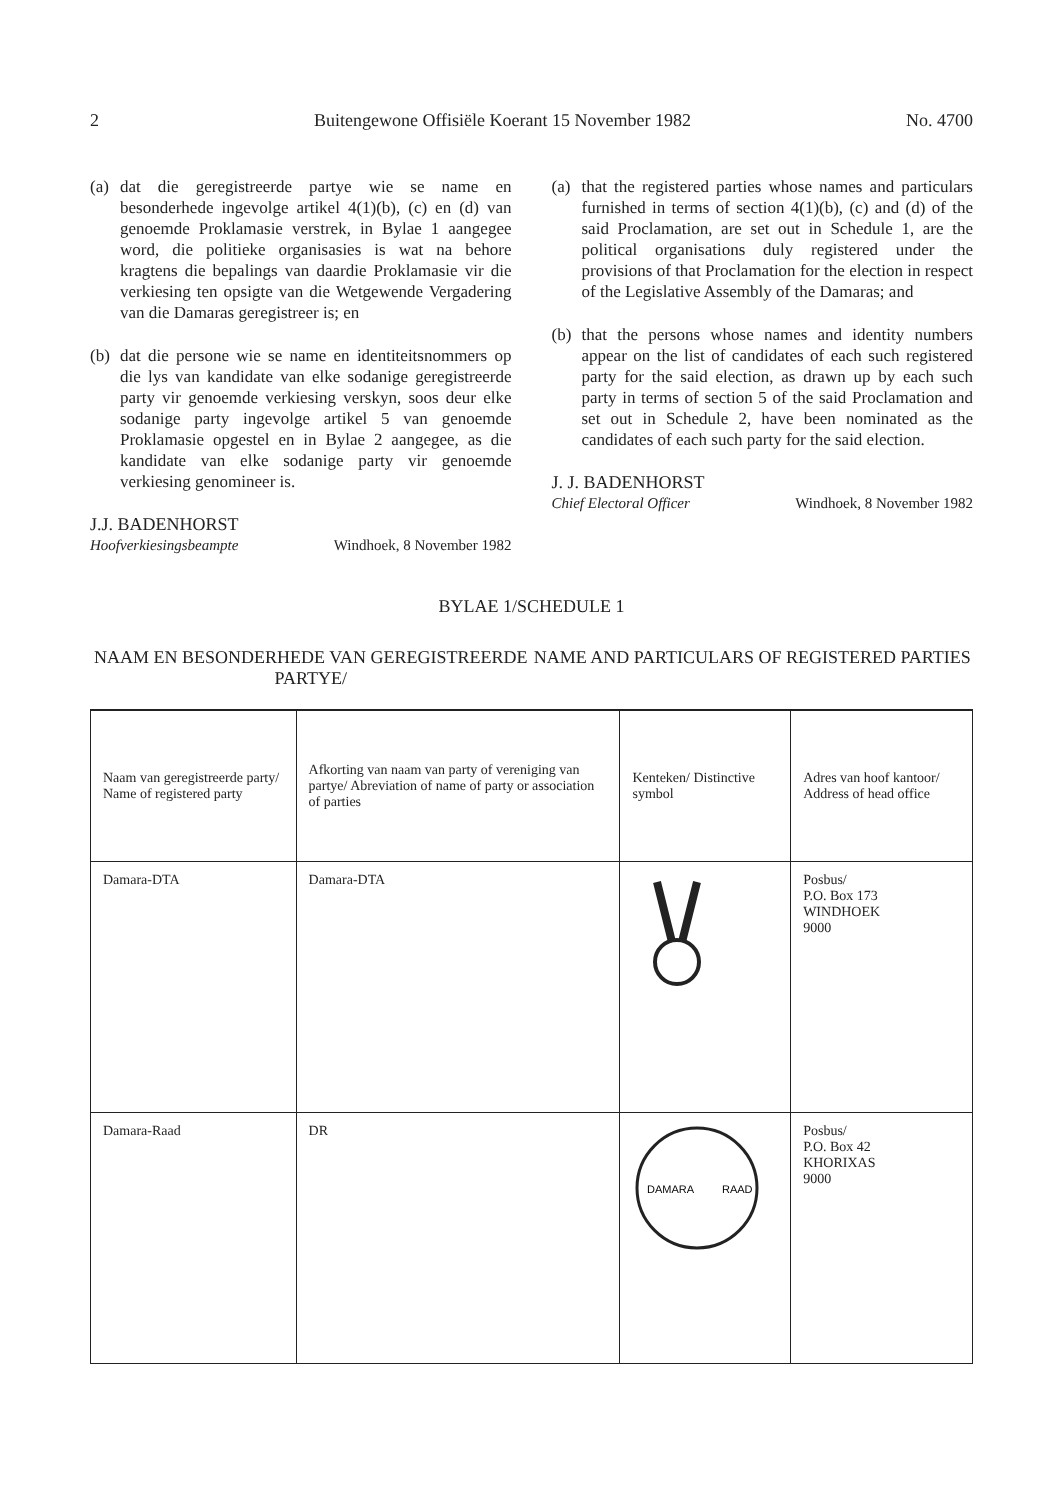2 Buitengewone Offisiële Koerant 15 November 1982 No. 4700
(a) dat die geregistreerde partye wie se name en besonderhede ingevolge artikel 4(1)(b), (c) en (d) van genoemde Proklamasie verstrek, in Bylae 1 aangegee word, die politieke organisasies is wat na behore kragtens die bepalings van daardie Proklamasie vir die verkiesing ten opsigte van die Wetgewende Vergadering van die Damaras geregistreer is; en
(b) dat die persone wie se name en identiteitsnommers op die lys van kandidate van elke sodanige geregistreerde party vir genoemde verkiesing verskyn, soos deur elke sodanige party ingevolge artikel 5 van genoemde Proklamasie opgestel en in Bylae 2 aangegee, as die kandidate van elke sodanige party vir genoemde verkiesing genomineer is.
J.J. BADENHORST
Hoofverkiesingsbeampte Windhoek, 8 November 1982
(a) that the registered parties whose names and particulars furnished in terms of section 4(1)(b), (c) and (d) of the said Proclamation, are set out in Schedule 1, are the political organisations duly registered under the provisions of that Proclamation for the election in respect of the Legislative Assembly of the Damaras; and
(b) that the persons whose names and identity numbers appear on the list of candidates of each such registered party for the said election, as drawn up by each such party in terms of section 5 of the said Proclamation and set out in Schedule 2, have been nominated as the candidates of each such party for the said election.
J. J. BADENHORST
Chief Electoral Officer Windhoek, 8 November 1982
BYLAE 1/SCHEDULE 1
NAAM EN BESONDERHEDE VAN GEREGISTREERDE PARTYE/
NAME AND PARTICULARS OF REGISTERED PARTIES
| Naam van geregistreerde party/ Name of registered party | Afkorting van naam van party of vereniging van partye/ Abreviation of name of party or association of parties | Kenteken/ Distinctive symbol | Adres van hoof kantoor/ Address of head office |
| --- | --- | --- | --- |
| Damara-DTA | Damara-DTA | | Posbus/ P.O. Box 173 WINDHOEK 9000 |
| Damara-Raad | DR | DAMARA RAAD | Posbus/ P.O. Box 42 KHORIXAS 9000 |